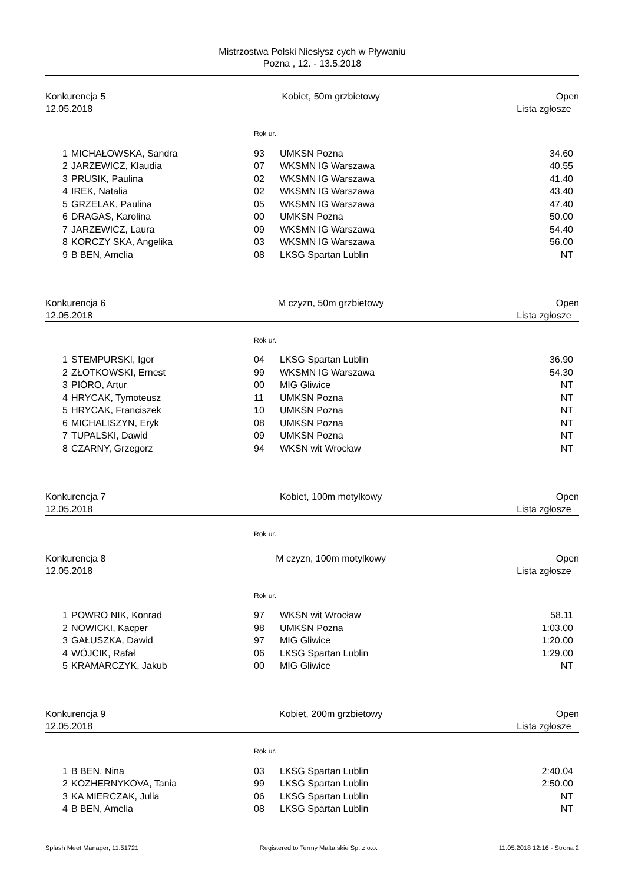Mistrzostwa Polski Niesłysz cych w Pływaniu
Pozna , 12. - 13.5.2018
Konkurencja 5 Kobiet, 50m grzbietowy Open
12.05.2018 Lista zgłosze
Rok ur.
| 1 | MICHAŁOWSKA, Sandra | 93 | UMKSN Pozna | 34.60 |
| 2 | JARZEWICZ, Klaudia | 07 | WKSMN IG Warszawa | 40.55 |
| 3 | PRUSIK, Paulina | 02 | WKSMN IG Warszawa | 41.40 |
| 4 | IREK, Natalia | 02 | WKSMN IG Warszawa | 43.40 |
| 5 | GRZELAK, Paulina | 05 | WKSMN IG Warszawa | 47.40 |
| 6 | DRAGAS, Karolina | 00 | UMKSN Pozna | 50.00 |
| 7 | JARZEWICZ, Laura | 09 | WKSMN IG Warszawa | 54.40 |
| 8 | KORCZY SKA, Angelika | 03 | WKSMN IG Warszawa | 56.00 |
| 9 | B BEN, Amelia | 08 | LKSG Spartan Lublin | NT |
Konkurencja 6 M czyzn, 50m grzbietowy Open
12.05.2018 Lista zgłosze
Rok ur.
| 1 | STEMPURSKI, Igor | 04 | LKSG Spartan Lublin | 36.90 |
| 2 | ZŁOTKOWSKI, Ernest | 99 | WKSMN IG Warszawa | 54.30 |
| 3 | PIÓRO, Artur | 00 | MIG Gliwice | NT |
| 4 | HRYCAK, Tymoteusz | 11 | UMKSN Pozna | NT |
| 5 | HRYCAK, Franciszek | 10 | UMKSN Pozna | NT |
| 6 | MICHALISZYN, Eryk | 08 | UMKSN Pozna | NT |
| 7 | TUPALSKI, Dawid | 09 | UMKSN Pozna | NT |
| 8 | CZARNY, Grzegorz | 94 | WKSN wit Wrocław | NT |
Konkurencja 7 Kobiet, 100m motylkowy Open
12.05.2018 Lista zgłosze
Rok ur.
Konkurencja 8 M czyzn, 100m motylkowy Open
12.05.2018 Lista zgłosze
Rok ur.
| 1 | POWRO NIK, Konrad | 97 | WKSN wit Wrocław | 58.11 |
| 2 | NOWICKI, Kacper | 98 | UMKSN Pozna | 1:03.00 |
| 3 | GAŁUSZKA, Dawid | 97 | MIG Gliwice | 1:20.00 |
| 4 | WÓJCIK, Rafał | 06 | LKSG Spartan Lublin | 1:29.00 |
| 5 | KRAMARCZYK, Jakub | 00 | MIG Gliwice | NT |
Konkurencja 9 Kobiet, 200m grzbietowy Open
12.05.2018 Lista zgłosze
Rok ur.
| 1 | B BEN, Nina | 03 | LKSG Spartan Lublin | 2:40.04 |
| 2 | KOZHERNYKOVA, Tania | 99 | LKSG Spartan Lublin | 2:50.00 |
| 3 | KA MIERCZAK, Julia | 06 | LKSG Spartan Lublin | NT |
| 4 | B BEN, Amelia | 08 | LKSG Spartan Lublin | NT |
Splash Meet Manager, 11.51721 Registered to Termy Malta skie Sp. z o.o. 11.05.2018 12:16 - Strona 2